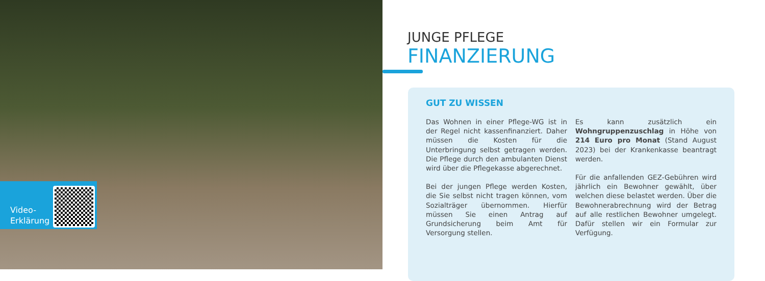Video-
Erklärung
JUNGE PFLEGE
FINANZIERUNG
GUT ZU WISSEN
Das Wohnen in einer Pflege-WG ist in der Regel nicht kassenfinanziert. Daher müssen die Kosten für die Unterbringung selbst getragen werden. Die Pflege durch den ambulanten Dienst wird über die Pflegekasse abgerechnet.
Bei der jungen Pflege werden Kosten, die Sie selbst nicht tragen können, vom Sozialträger übernommen. Hierfür müssen Sie einen Antrag auf Grundsicherung beim Amt für Versorgung stellen.
Es kann zusätzlich ein Wohngruppenzuschlag in Höhe von 214 Euro pro Monat (Stand August 2023) bei der Krankenkasse beantragt werden.
Für die anfallenden GEZ-Gebühren wird jährlich ein Bewohner gewählt, über welchen diese belastet werden. Über die Bewohnerabrechnung wird der Betrag auf alle restlichen Bewohner umgelegt. Dafür stellen wir ein Formular zur Verfügung.